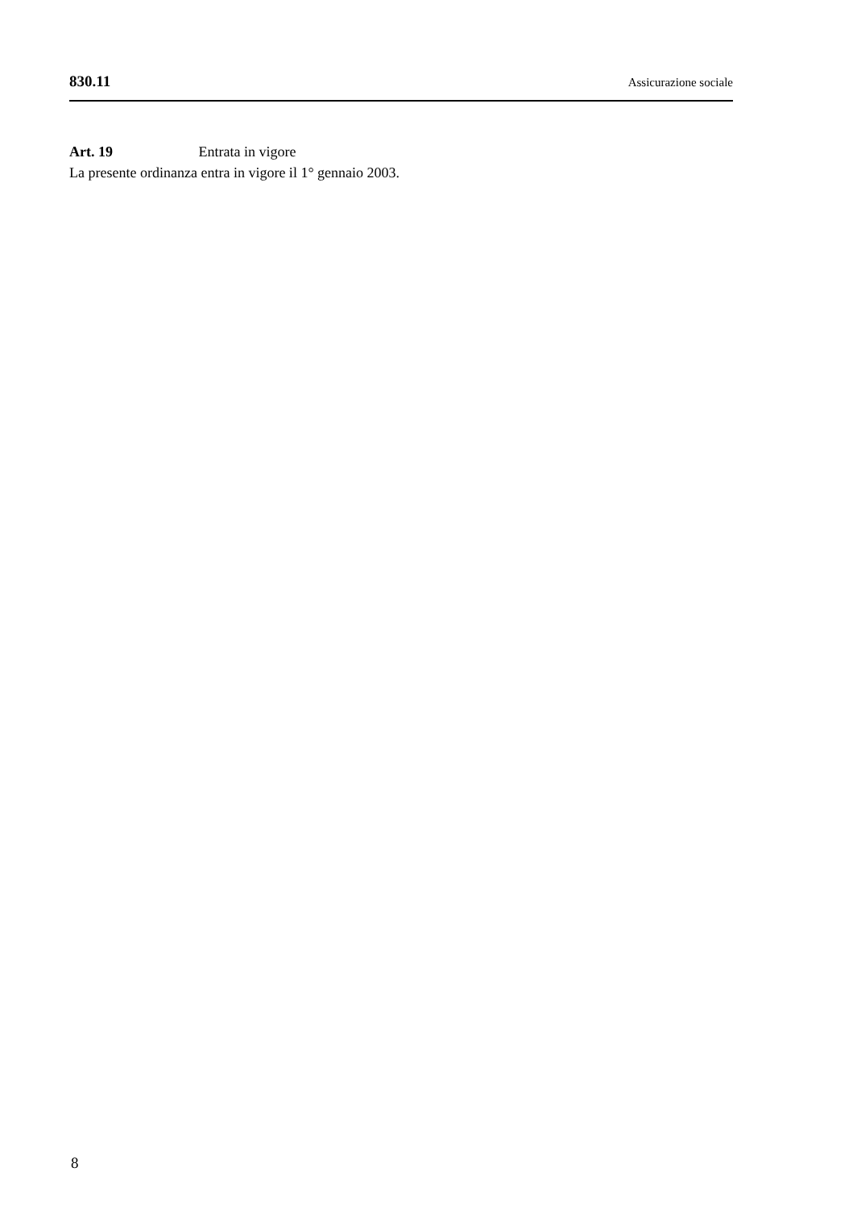830.11 Assicurazione sociale
Art. 19 Entrata in vigore
La presente ordinanza entra in vigore il 1° gennaio 2003.
8